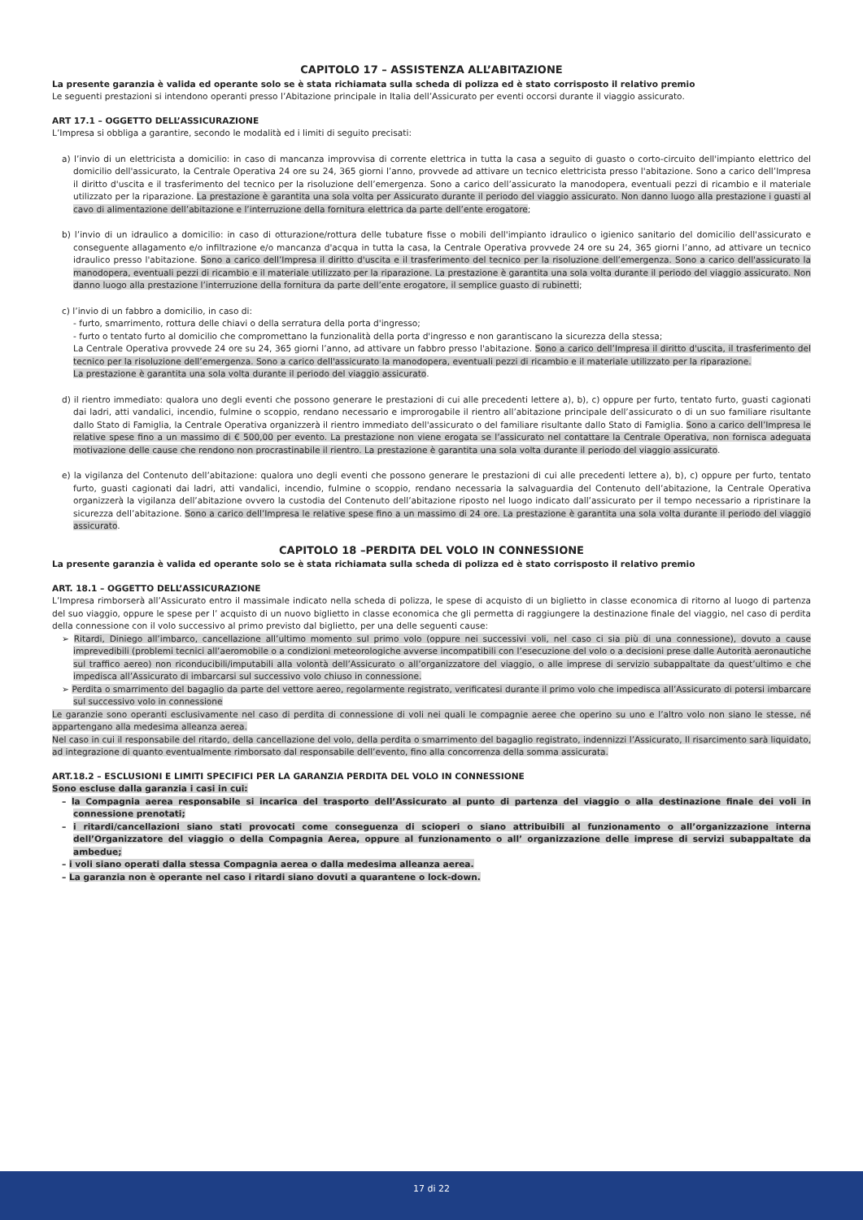CAPITOLO 17 – ASSISTENZA ALL’ABITAZIONE
La presente garanzia è valida ed operante solo se è stata richiamata sulla scheda di polizza ed è stato corrisposto il relativo premio
Le seguenti prestazioni si intendono operanti presso l’Abitazione principale in Italia dell’Assicurato per eventi occorsi durante il viaggio assicurato.
ART 17.1 – OGGETTO DELL’ASSICURAZIONE
L’Impresa si obbliga a garantire, secondo le modalità ed i limiti di seguito precisati:
a) l’invio di un elettricista a domicilio: in caso di mancanza improvvisa di corrente elettrica in tutta la casa a seguito di guasto o corto-circuito dell'impianto elettrico del domicilio dell'assicurato, la Centrale Operativa 24 ore su 24, 365 giorni l’anno, provvede ad attivare un tecnico elettricista presso l'abitazione. Sono a carico dell’Impresa il diritto d'uscita e il trasferimento del tecnico per la risoluzione dell’emergenza. Sono a carico dell’assicurato la manodopera, eventuali pezzi di ricambio e il materiale utilizzato per la riparazione. La prestazione è garantita una sola volta per Assicurato durante il periodo del viaggio assicurato. Non danno luogo alla prestazione i guasti al cavo di alimentazione dell’abitazione e l’interruzione della fornitura elettrica da parte dell’ente erogatore;
b) l’invio di un idraulico a domicilio: in caso di otturazione/rottura delle tubature fisse o mobili dell'impianto idraulico o igienico sanitario del domicilio dell'assicurato e conseguente allagamento e/o infiltrazione e/o mancanza d'acqua in tutta la casa, la Centrale Operativa provvede 24 ore su 24, 365 giorni l’anno, ad attivare un tecnico idraulico presso l'abitazione. Sono a carico dell’Impresa il diritto d'uscita e il trasferimento del tecnico per la risoluzione dell’emergenza. Sono a carico dell'assicurato la manodopera, eventuali pezzi di ricambio e il materiale utilizzato per la riparazione. La prestazione è garantita una sola volta durante il periodo del viaggio assicurato. Non danno luogo alla prestazione l’interruzione della fornitura da parte dell’ente erogatore, il semplice guasto di rubinetti;
c) l’invio di un fabbro a domicilio, in caso di:
- furto, smarrimento, rottura delle chiavi o della serratura della porta d'ingresso;
- furto o tentato furto al domicilio che compromettano la funzionalità della porta d'ingresso e non garantiscano la sicurezza della stessa;
La Centrale Operativa provvede 24 ore su 24, 365 giorni l’anno, ad attivare un fabbro presso l'abitazione. Sono a carico dell’Impresa il diritto d'uscita, il trasferimento del tecnico per la risoluzione dell’emergenza. Sono a carico dell'assicurato la manodopera, eventuali pezzi di ricambio e il materiale utilizzato per la riparazione.
La prestazione è garantita una sola volta durante il periodo del viaggio assicurato.
d) il rientro immediato: qualora uno degli eventi che possono generare le prestazioni di cui alle precedenti lettere a), b), c) oppure per furto, tentato furto, guasti cagionati dai ladri, atti vandalici, incendio, fulmine o scoppio, rendano necessario e improrogabile il rientro all’abitazione principale dell’assicurato o di un suo familiare risultante dallo Stato di Famiglia, la Centrale Operativa organizzerà il rientro immediato dell'assicurato o del familiare risultante dallo Stato di Famiglia. Sono a carico dell’Impresa le relative spese fino a un massimo di € 500,00 per evento. La prestazione non viene erogata se l’assicurato nel contattare la Centrale Operativa, non fornisca adeguata motivazione delle cause che rendono non procrastinabile il rientro. La prestazione è garantita una sola volta durante il periodo del viaggio assicurato.
e) la vigilanza del Contenuto dell’abitazione: qualora uno degli eventi che possono generare le prestazioni di cui alle precedenti lettere a), b), c) oppure per furto, tentato furto, guasti cagionati dai ladri, atti vandalici, incendio, fulmine o scoppio, rendano necessaria la salvaguardia del Contenuto dell’abitazione, la Centrale Operativa organizzerà la vigilanza dell’abitazione ovvero la custodia del Contenuto dell’abitazione riposto nel luogo indicato dall’assicurato per il tempo necessario a ripristinare la sicurezza dell’abitazione. Sono a carico dell’Impresa le relative spese fino a un massimo di 24 ore. La prestazione è garantita una sola volta durante il periodo del viaggio assicurato.
CAPITOLO 18 –PERDITA DEL VOLO IN CONNESSIONE
La presente garanzia è valida ed operante solo se è stata richiamata sulla scheda di polizza ed è stato corrisposto il relativo premio
ART. 18.1 – OGGETTO DELL’ASSICURAZIONE
L’Impresa rimborserà all’Assicurato entro il massimale indicato nella scheda di polizza, le spese di acquisto di un biglietto in classe economica di ritorno al luogo di partenza del suo viaggio, oppure le spese per l’ acquisto di un nuovo biglietto in classe economica che gli permetta di raggiungere la destinazione finale del viaggio, nel caso di perdita della connessione con il volo successivo al primo previsto dal biglietto, per una delle seguenti cause:
➢ Ritardi, Diniego all’imbarco, cancellazione all’ultimo momento sul primo volo (oppure nei successivi voli, nel caso ci sia più di una connessione), dovuto a cause imprevedibili (problemi tecnici all’aeromobile o a condizioni meteorologiche avverse incompatibili con l’esecuzione del volo o a decisioni prese dalle Autorità aeronautiche sul traffico aereo) non riconducibili/imputabili alla volontà dell’Assicurato o all’organizzatore del viaggio, o alle imprese di servizio subappaltate da quest’ultimo e che impedisca all’Assicurato di imbarcarsi sul successivo volo chiuso in connessione.
➢ Perdita o smarrimento del bagaglio da parte del vettore aereo, regolarmente registrato, verificatesi durante il primo volo che impedisca all’Assicurato di potersi imbarcare sul successivo volo in connessione
Le garanzie sono operanti esclusivamente nel caso di perdita di connessione di voli nei quali le compagnie aeree che operino su uno e l’altro volo non siano le stesse, né appartengano alla medesima alleanza aerea.
Nel caso in cui il responsabile del ritardo, della cancellazione del volo, della perdita o smarrimento del bagaglio registrato, indennizzi l’Assicurato, Il risarcimento sarà liquidato, ad integrazione di quanto eventualmente rimborsato dal responsabile dell’evento, fino alla concorrenza della somma assicurata.
ART.18.2 – ESCLUSIONI E LIMITI SPECIFICI PER LA GARANZIA PERDITA DEL VOLO IN CONNESSIONE
Sono escluse dalla garanzia i casi in cui:
– la Compagnia aerea responsabile si incarica del trasporto dell’Assicurato al punto di partenza del viaggio o alla destinazione finale dei voli in connessione prenotati;
– i ritardi/cancellazioni siano stati provocati come conseguenza di scioperi o siano attribuibili al funzionamento o all’organizzazione interna dell’Organizzatore del viaggio o della Compagnia Aerea, oppure al funzionamento o all’ organizzazione delle imprese di servizi subappaltate da ambedue;
– i voli siano operati dalla stessa Compagnia aerea o dalla medesima alleanza aerea.
– La garanzia non è operante nel caso i ritardi siano dovuti a quarantene o lock-down.
17 di 22